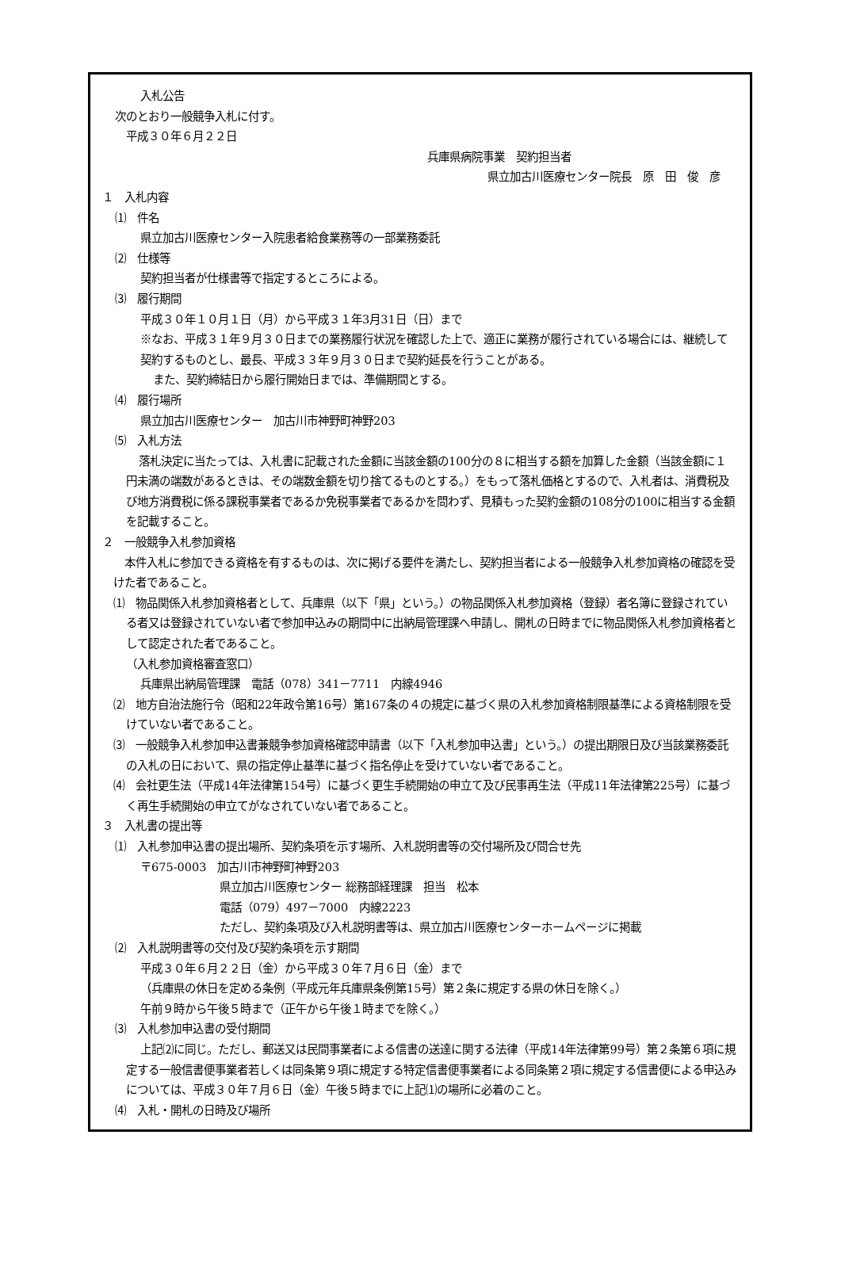入札公告
次のとおり一般競争入札に付す。
平成３０年６月２２日
兵庫県病院事業　契約担当者
県立加古川医療センター院長　原　田　俊　彦
１　入札内容
⑴　件名
県立加古川医療センター入院患者給食業務等の一部業務委託
⑵　仕様等
契約担当者が仕様書等で指定するところによる。
⑶　履行期間
平成３０年１０月１日（月）から平成３１年3月31日（日）まで
※なお、平成３１年９月３０日までの業務履行状況を確認した上で、適正に業務が履行されている場合には、継続して契約するものとし、最長、平成３３年９月３０日まで契約延長を行うことがある。
また、契約締結日から履行開始日までは、準備期間とする。
⑷　履行場所
県立加古川医療センター　加古川市神野町神野203
⑸　入札方法
落札決定に当たっては、入札書に記載された金額に当該金額の100分の８に相当する額を加算した金額（当該金額に１円未満の端数があるときは、その端数金額を切り捨てるものとする。）をもって落札価格とするので、入札者は、消費税及び地方消費税に係る課税事業者であるか免税事業者であるかを問わず、見積もった契約金額の108分の100に相当する金額を記載すること。
２　一般競争入札参加資格
本件入札に参加できる資格を有するものは、次に掲げる要件を満たし、契約担当者による一般競争入札参加資格の確認を受けた者であること。
⑴　物品関係入札参加資格者として、兵庫県（以下「県」という。）の物品関係入札参加資格（登録）者名簿に登録されている者又は登録されていない者で参加申込みの期間中に出納局管理課へ申請し、開札の日時までに物品関係入札参加資格者として認定された者であること。
（入札参加資格審査窓口）
兵庫県出納局管理課　電話（078）341－7711　内線4946
⑵　地方自治法施行令（昭和22年政令第16号）第167条の４の規定に基づく県の入札参加資格制限基準による資格制限を受けていない者であること。
⑶　一般競争入札参加申込書兼競争参加資格確認申請書（以下「入札参加申込書」という。）の提出期限日及び当該業務委託の入札の日において、県の指定停止基準に基づく指名停止を受けていない者であること。
⑷　会社更生法（平成14年法律第154号）に基づく更生手続開始の申立て及び民事再生法（平成11年法律第225号）に基づく再生手続開始の申立てがなされていない者であること。
３　入札書の提出等
⑴　入札参加申込書の提出場所、契約条項を示す場所、入札説明書等の交付場所及び問合せ先
〒675-0003　加古川市神野町神野203
県立加古川医療センター 総務部経理課　担当　松本
電話（079）497－7000　内線2223
ただし、契約条項及び入札説明書等は、県立加古川医療センターホームページに掲載
⑵　入札説明書等の交付及び契約条項を示す期間
平成３０年６月２２日（金）から平成３０年７月６日（金）まで
（兵庫県の休日を定める条例（平成元年兵庫県条例第15号）第２条に規定する県の休日を除く。）
午前９時から午後５時まで（正午から午後１時までを除く。）
⑶　入札参加申込書の受付期間
上記⑵に同じ。ただし、郵送又は民間事業者による信書の送達に関する法律（平成14年法律第99号）第２条第６項に規定する一般信書便事業者若しくは同条第９項に規定する特定信書便事業者による同条第２項に規定する信書便による申込みについては、平成３０年７月６日（金）午後５時までに上記⑴の場所に必着のこと。
⑷　入札・開札の日時及び場所